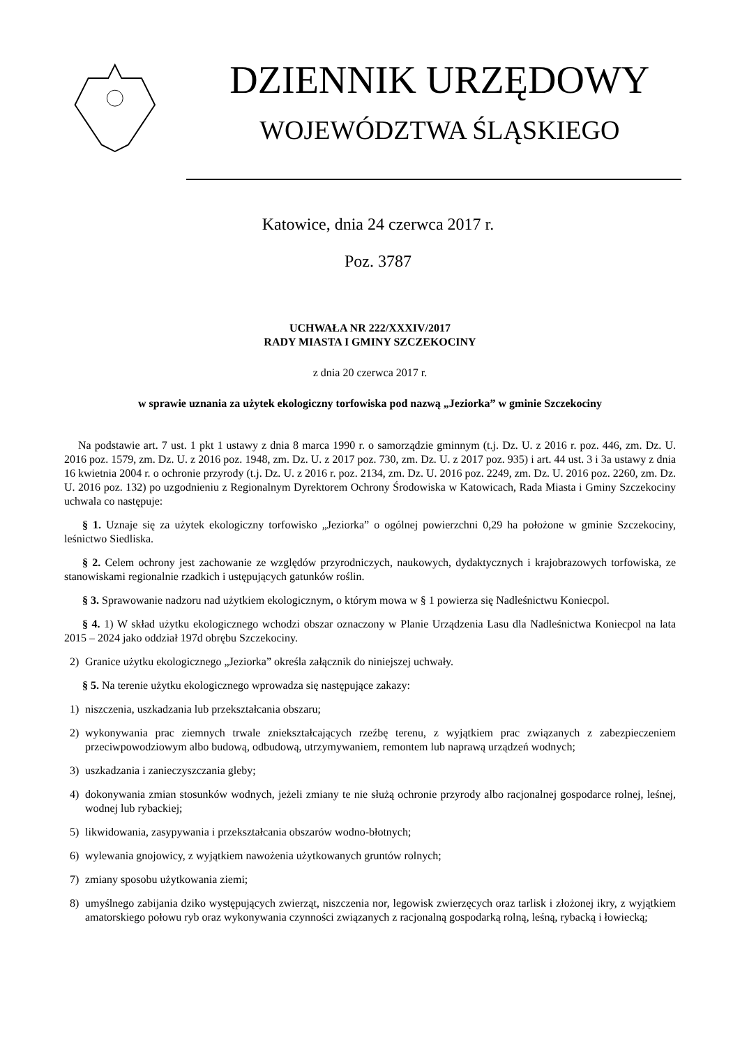DZIENNIK URZĘDOWY
WOJEWÓDZTWA ŚLĄSKIEGO
Katowice, dnia 24 czerwca 2017 r.
Poz. 3787
UCHWAŁA NR 222/XXXIV/2017
RADY MIASTA I GMINY SZCZEKOCINY
z dnia 20 czerwca 2017 r.
w sprawie uznania za użytek ekologiczny torfowiska pod nazwą „Jeziorka” w gminie Szczekociny
Na podstawie art. 7 ust. 1 pkt 1 ustawy z dnia 8 marca 1990 r. o samorządzie gminnym (t.j. Dz. U. z 2016 r. poz. 446, zm. Dz. U. 2016 poz. 1579, zm. Dz. U. z 2016 poz. 1948, zm. Dz. U. z 2017 poz. 730, zm. Dz. U. z 2017 poz. 935) i art. 44 ust. 3 i 3a ustawy z dnia 16 kwietnia 2004 r. o ochronie przyrody (t.j. Dz. U. z 2016 r. poz. 2134, zm. Dz. U. 2016 poz. 2249, zm. Dz. U. 2016 poz. 2260, zm. Dz. U. 2016 poz. 132) po uzgodnieniu z Regionalnym Dyrektorem Ochrony Środowiska w Katowicach, Rada Miasta i Gminy Szczekociny uchwala co następuje:
§ 1. Uznaje się za użytek ekologiczny torfowisko „Jeziorka” o ogólnej powierzchni 0,29 ha położone w gminie Szczekociny, leśnictwo Siedliska.
§ 2. Celem ochrony jest zachowanie ze względów przyrodniczych, naukowych, dydaktycznych i krajobrazowych torfowiska, ze stanowiskami regionalnie rzadkich i ustępujących gatunków roślin.
§ 3. Sprawowanie nadzoru nad użytkiem ekologicznym, o którym mowa w § 1 powierza się Nadleśnictwu Koniecpol.
§ 4. 1) W skład użytku ekologicznego wchodzi obszar oznaczony w Planie Urządzenia Lasu dla Nadleśnictwa Koniecpol na lata 2015 – 2024 jako oddział 197d obrębu Szczekociny.
2) Granice użytku ekologicznego „Jeziorka” określa załącznik do niniejszej uchwały.
§ 5. Na terenie użytku ekologicznego wprowadza się następujące zakazy:
1) niszczenia, uszkadzania lub przekształcania obszaru;
2) wykonywania prac ziemnych trwale zniekształcających rzeźbę terenu, z wyjątkiem prac związanych z zabezpieczeniem przeciwpowodziowym albo budową, odbudową, utrzymywaniem, remontem lub naprawą urządzeń wodnych;
3) uszkadzania i zanieczyszczania gleby;
4) dokonywania zmian stosunków wodnych, jeżeli zmiany te nie służą ochronie przyrody albo racjonalnej gospodarce rolnej, leśnej, wodnej lub rybackiej;
5) likwidowania, zasypywania i przekształcania obszarów wodno-błotnych;
6) wylewania gnojowicy, z wyjątkiem nawożenia użytkowanych gruntów rolnych;
7) zmiany sposobu użytkowania ziemi;
8) umyślnego zabijania dziko występujących zwierząt, niszczenia nor, legowisk zwierzęcych oraz tarlisk i złożonej ikry, z wyjątkiem amatorskiego połowu ryb oraz wykonywania czynności związanych z racjonalną gospodarką rolną, leśną, rybacką i łowiecką;